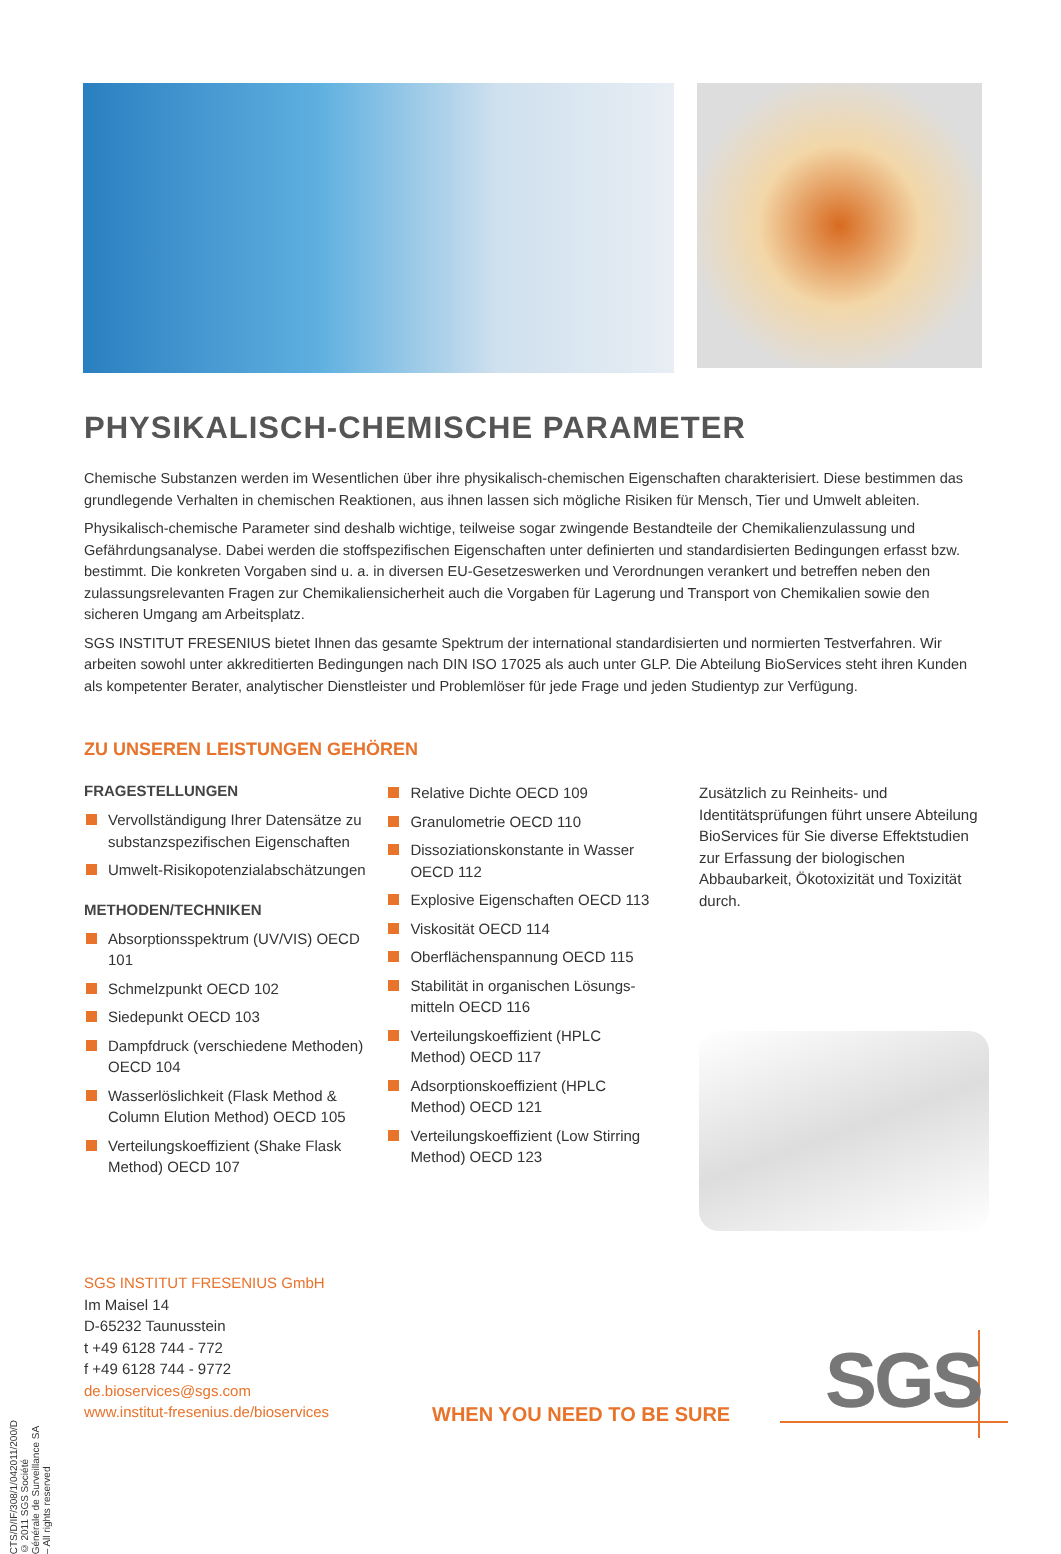PHYSIKALISCH-CHEMISCHE PARAMETER
Chemische Substanzen werden im Wesentlichen über ihre physikalisch-chemischen Eigenschaften charakterisiert. Diese bestimmen das grundlegende Verhalten in chemischen Reaktionen, aus ihnen lassen sich mögliche Risiken für Mensch, Tier und Umwelt ableiten.
Physikalisch-chemische Parameter sind deshalb wichtige, teilweise sogar zwingende Bestandteile der Chemikalienzulassung und Gefährdungsanalyse. Dabei werden die stoffspezifischen Eigenschaften unter definierten und standardisierten Bedingungen erfasst bzw. bestimmt. Die konkreten Vorgaben sind u. a. in diversen EU-Gesetzeswerken und Verordnungen verankert und betreffen neben den zulassungsrelevanten Fragen zur Chemikaliensicherheit auch die Vorgaben für Lagerung und Transport von Chemikalien sowie den sicheren Umgang am Arbeitsplatz.
SGS INSTITUT FRESENIUS bietet Ihnen das gesamte Spektrum der international standardisierten und normierten Testverfahren. Wir arbeiten sowohl unter akkreditierten Bedingungen nach DIN ISO 17025 als auch unter GLP. Die Abteilung BioServices steht ihren Kunden als kompetenter Berater, analytischer Dienstleister und Problemlöser für jede Frage und jeden Studientyp zur Verfügung.
ZU UNSEREN LEISTUNGEN GEHÖREN
FRAGESTELLUNGEN
Vervollständigung Ihrer Datensätze zu substanzspezifischen Eigenschaften
Umwelt-Risikopotenzialabschätzungen
METHODEN/TECHNIKEN
Absorptionsspektrum (UV/VIS) OECD 101
Schmelzpunkt OECD 102
Siedepunkt OECD 103
Dampfdruck (verschiedene Methoden) OECD 104
Wasserlöslichkeit (Flask Method & Column Elution Method) OECD 105
Verteilungskoeffizient (Shake Flask Method) OECD 107
Relative Dichte OECD 109
Granulometrie OECD 110
Dissoziationskonstante in Wasser OECD 112
Explosive Eigenschaften OECD 113
Viskosität OECD 114
Oberflächenspannung OECD 115
Stabilität in organischen Lösungs­mitteln OECD 116
Verteilungskoeffizient (HPLC Method) OECD 117
Adsorptionskoeffizient (HPLC Method) OECD 121
Verteilungskoeffizient (Low Stirring Method) OECD 123
Zusätzlich zu Reinheits- und Identitätsprüfungen führt unsere Abteilung BioServices für Sie diverse Effektstudien zur Erfassung der biologischen Abbaubarkeit, Ökotoxizität und Toxizität durch.
SGS INSTITUT FRESENIUS GmbH
Im Maisel 14
D-65232 Taunusstein
t +49 6128 744 - 772
f +49 6128 744 - 9772
de.bioservices@sgs.com
www.institut-fresenius.de/bioservices
WHEN YOU NEED TO BE SURE SGS
CTS/D/IF/308/1/042011/200/D © 2011 SGS Société Générale de Surveillance SA – All rights reserved